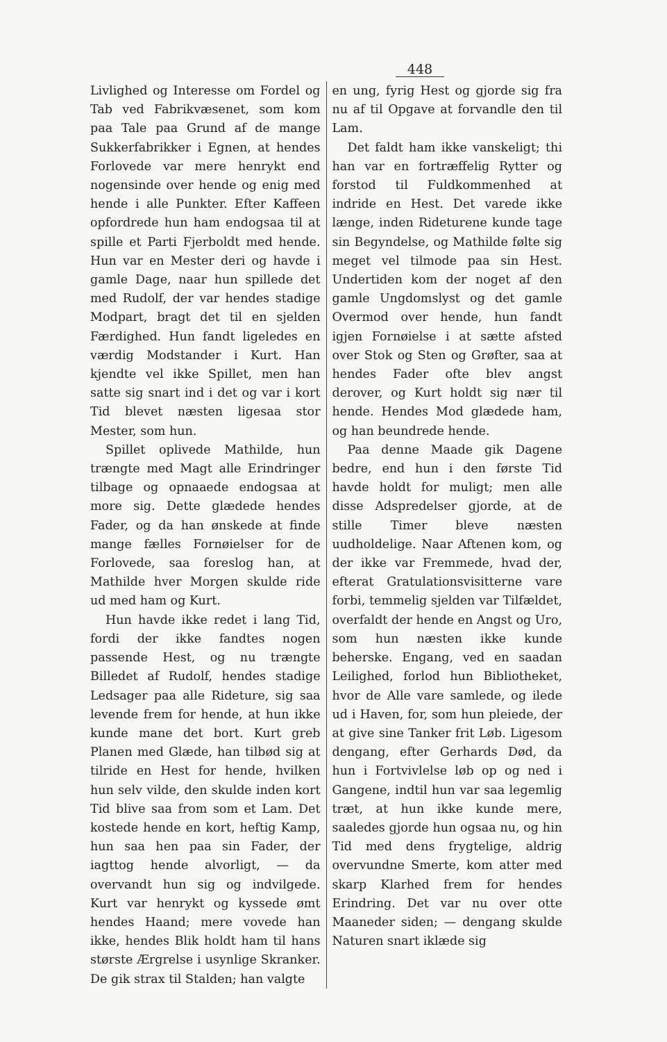448
Livlighed og Interesse om Fordel og Tab ved Fabrikvæsenet, som kom paa Tale paa Grund af de mange Sukkerfabrikker i Egnen, at hendes Forlovede var mere henrykt end nogensinde over hende og enig med hende i alle Punkter. Efter Kaffeen opfordrede hun ham endogsaa til at spille et Parti Fjerboldt med hende. Hun var en Mester deri og havde i gamle Dage, naar hun spillede det med Rudolf, der var hendes stadige Modpart, bragt det til en sjelden Færdighed. Hun fandt ligeledes en værdig Modstander i Kurt. Han kjendte vel ikke Spillet, men han satte sig snart ind i det og var i kort Tid blevet næsten ligesaa stor Mester, som hun.
Spillet oplivede Mathilde, hun trængte med Magt alle Erindringer tilbage og opnaaede endogsaa at more sig. Dette glædede hendes Fader, og da han ønskede at finde mange fælles Fornøielser for de Forlovede, saa foreslog han, at Mathilde hver Morgen skulde ride ud med ham og Kurt.
Hun havde ikke redet i lang Tid, fordi der ikke fandtes nogen passende Hest, og nu trængte Billedet af Rudolf, hendes stadige Ledsager paa alle Rideture, sig saa levende frem for hende, at hun ikke kunde mane det bort. Kurt greb Planen med Glæde, han tilbød sig at tilride en Hest for hende, hvilken hun selv vilde, den skulde inden kort Tid blive saa from som et Lam. Det kostede hende en kort, heftig Kamp, hun saa hen paa sin Fader, der iagttog hende alvorligt, — da overvandt hun sig og indvilgede. Kurt var henrykt og kyssede ømt hendes Haand; mere vovede han ikke, hendes Blik holdt ham til hans største Ærgrelse i usynlige Skranker. De gik strax til Stalden; han valgte
en ung, fyrig Hest og gjorde sig fra nu af til Opgave at forvandle den til Lam.
Det faldt ham ikke vanskeligt; thi han var en fortræffelig Rytter og forstod til Fuldkommenhed at indride en Hest. Det varede ikke længe, inden Rideturene kunde tage sin Begyndelse, og Mathilde følte sig meget vel tilmode paa sin Hest. Undertiden kom der noget af den gamle Ungdomslyst og det gamle Overmod over hende, hun fandt igjen Fornøielse i at sætte afsted over Stok og Sten og Grøfter, saa at hendes Fader ofte blev angst derover, og Kurt holdt sig nær til hende. Hendes Mod glædede ham, og han beundrede hende.
Paa denne Maade gik Dagene bedre, end hun i den første Tid havde holdt for muligt; men alle disse Adspredelser gjorde, at de stille Timer bleve næsten uudholdelige. Naar Aftenen kom, og der ikke var Fremmede, hvad der, efterat Gratulationsvisitterne vare forbi, temmelig sjelden var Tilfældet, overfaldt der hende en Angst og Uro, som hun næsten ikke kunde beherske. Engang, ved en saadan Leilighed, forlod hun Bibliotheket, hvor de Alle vare samlede, og ilede ud i Haven, for, som hun pleiede, der at give sine Tanker frit Løb. Ligesom dengang, efter Gerhards Død, da hun i Fortvivlelse løb op og ned i Gangene, indtil hun var saa legemlig træt, at hun ikke kunde mere, saaledes gjorde hun ogsaa nu, og hin Tid med dens frygtelige, aldrig overvundne Smerte, kom atter med skarp Klarhed frem for hendes Erindring. Det var nu over otte Maaneder siden; — dengang skulde Naturen snart iklæde sig